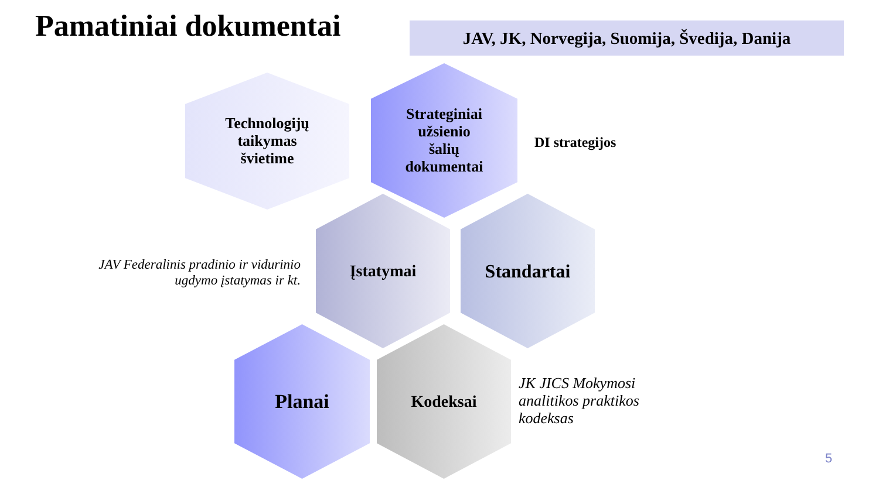Pamatiniai dokumentai
JAV, JK, Norvegija, Suomija, Švedija, Danija
Technologijų
taikymas
švietime
Strateginiai
užsienio
šalių
dokumentai
DI strategijos
JAV Federalinis pradinio ir vidurinio ugdymo įstatymas ir kt.
Įstatymai Standartai
Planai Kodeksai
JK JICS Mokymosi
analitikos praktikos
kodeksas
5